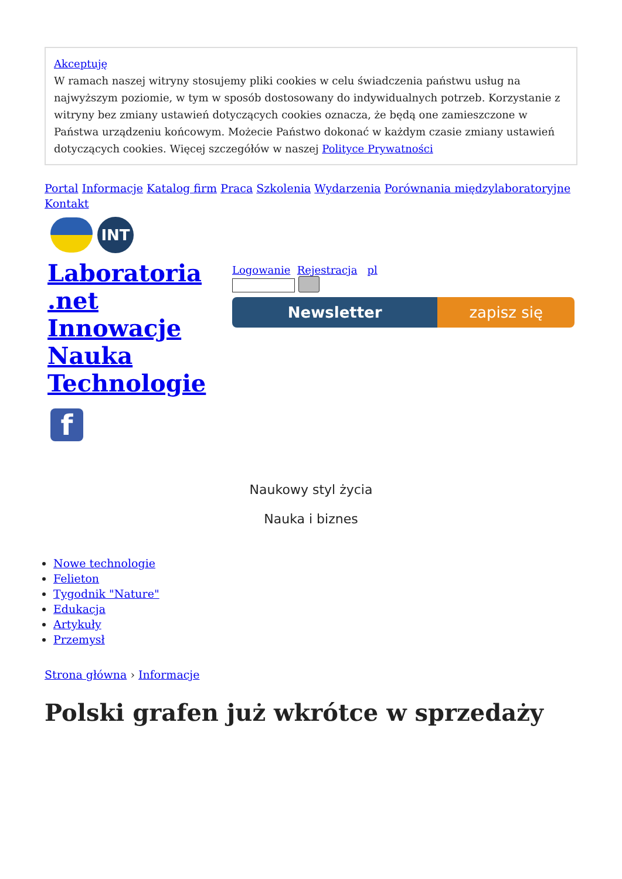Akceptuję
W ramach naszej witryny stosujemy pliki cookies w celu świadczenia państwu usług na najwyższym poziomie, w tym w sposób dostosowany do indywidualnych potrzeb. Korzystanie z witryny bez zmiany ustawień dotyczących cookies oznacza, że będą one zamieszczone w Państwa urządzeniu końcowym. Możecie Państwo dokonać w każdym czasie zmiany ustawień dotyczących cookies. Więcej szczegółów w naszej Polityce Prywatności
Portal Informacje Katalog firm Praca Szkolenia Wydarzenia Porównania międzylaboratoryjne Kontakt
INT
Laboratoria .net Innowacje Nauka Technologie
f
Logowanie Rejestracja pl
Newsletter zapisz się
Naukowy styl życia
Nauka i biznes
Nowe technologie
Felieton
Tygodnik "Nature"
Edukacja
Artykuły
Przemysł
Strona główna › Informacje
Polski grafen już wkrótce w sprzedaży